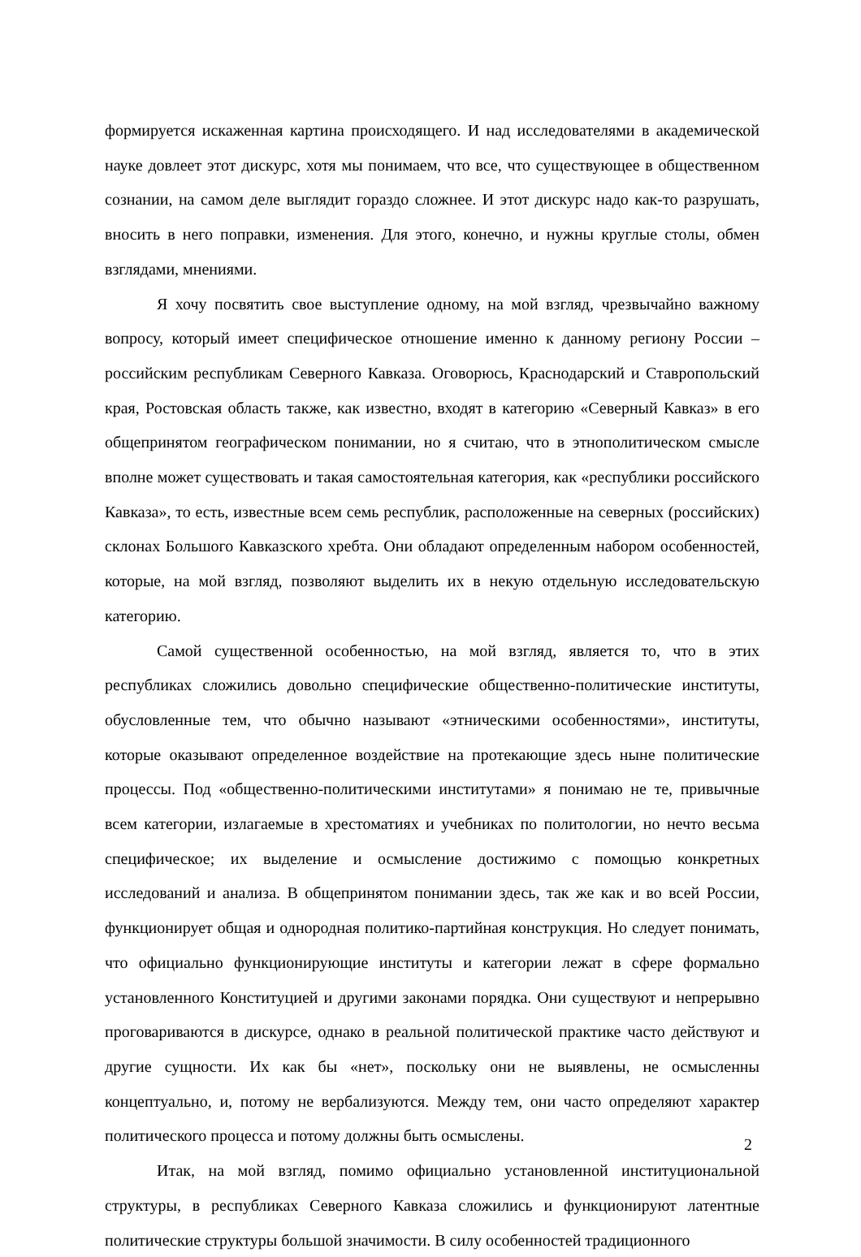формируется искаженная картина происходящего. И над исследователями в академической науке довлеет этот дискурс, хотя мы понимаем, что все, что существующее в общественном сознании, на самом деле выглядит гораздо сложнее. И этот дискурс надо как-то разрушать, вносить в него поправки, изменения. Для этого, конечно, и нужны круглые столы, обмен взглядами, мнениями.
Я хочу посвятить свое выступление одному, на мой взгляд, чрезвычайно важному вопросу, который имеет специфическое отношение именно к данному региону России – российским республикам Северного Кавказа. Оговорюсь, Краснодарский и Ставропольский края, Ростовская область также, как известно, входят в категорию «Северный Кавказ» в его общепринятом географическом понимании, но я считаю, что в этнополитическом смысле вполне может существовать и такая самостоятельная категория, как «республики российского Кавказа», то есть, известные всем семь республик, расположенные на северных (российских) склонах Большого Кавказского хребта. Они обладают определенным набором особенностей, которые, на мой взгляд, позволяют выделить их в некую отдельную исследовательскую категорию.
Самой существенной особенностью, на мой взгляд, является то, что в этих республиках сложились довольно специфические общественно-политические институты, обусловленные тем, что обычно называют «этническими особенностями», институты, которые оказывают определенное воздействие на протекающие здесь ныне политические процессы. Под «общественно-политическими институтами» я понимаю не те, привычные всем категории, излагаемые в хрестоматиях и учебниках по политологии, но нечто весьма специфическое; их выделение и осмысление достижимо с помощью конкретных исследований и анализа. В общепринятом понимании здесь, так же как и во всей России, функционирует общая и однородная политико-партийная конструкция. Но следует понимать, что официально функционирующие институты и категории лежат в сфере формально установленного Конституцией и другими законами порядка. Они существуют и непрерывно проговариваются в дискурсе, однако в реальной политической практике часто действуют и другие сущности. Их как бы «нет», поскольку они не выявлены, не осмысленны концептуально, и, потому не вербализуются. Между тем, они часто определяют характер политического процесса и потому должны быть осмыслены.
Итак, на мой взгляд, помимо официально установленной институциональной структуры, в республиках Северного Кавказа сложились и функционируют латентные политические структуры большой значимости. В силу особенностей традиционного
2